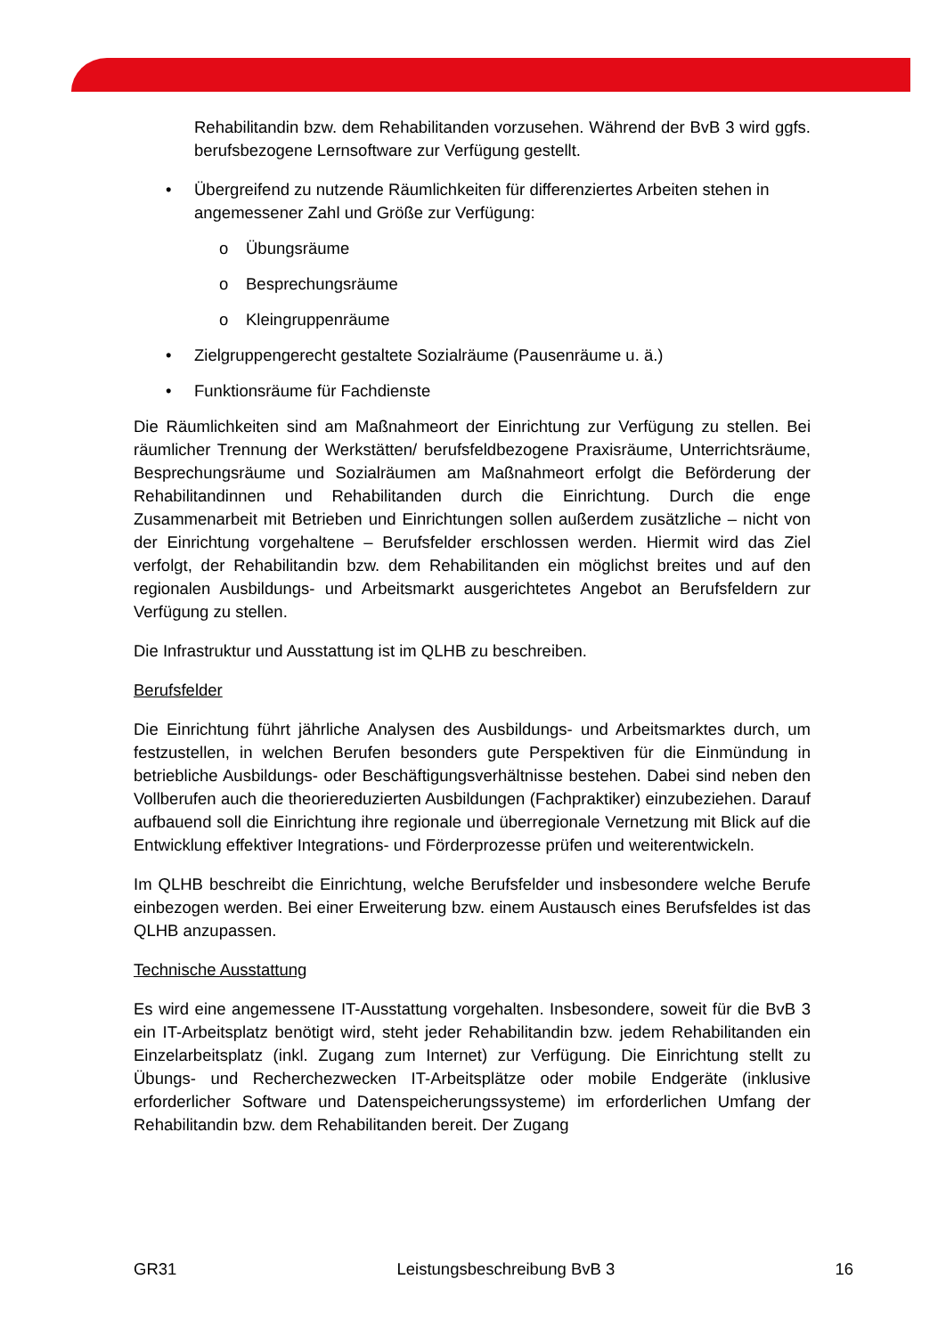Rehabilitandin bzw. dem Rehabilitanden vorzusehen. Während der BvB 3 wird ggfs. berufsbezogene Lernsoftware zur Verfügung gestellt.
• Übergreifend zu nutzende Räumlichkeiten für differenziertes Arbeiten stehen in angemessener Zahl und Größe zur Verfügung:
o Übungsräume
o Besprechungsräume
o Kleingruppenräume
• Zielgruppengerecht gestaltete Sozialräume (Pausenräume u. ä.)
• Funktionsräume für Fachdienste
Die Räumlichkeiten sind am Maßnahmeort der Einrichtung zur Verfügung zu stellen. Bei räumlicher Trennung der Werkstätten/ berufsfeldbezogene Praxisräume, Unterrichtsräume, Besprechungsräume und Sozialräumen am Maßnahmeort erfolgt die Beförderung der Rehabilitandinnen und Rehabilitanden durch die Einrichtung. Durch die enge Zusammenarbeit mit Betrieben und Einrichtungen sollen außerdem zusätzliche – nicht von der Einrichtung vorgehaltene – Berufsfelder erschlossen werden. Hiermit wird das Ziel verfolgt, der Rehabilitandin bzw. dem Rehabilitanden ein möglichst breites und auf den regionalen Ausbildungs- und Arbeitsmarkt ausgerichtetes Angebot an Berufsfeldern zur Verfügung zu stellen.
Die Infrastruktur und Ausstattung ist im QLHB zu beschreiben.
Berufsfelder
Die Einrichtung führt jährliche Analysen des Ausbildungs- und Arbeitsmarktes durch, um festzustellen, in welchen Berufen besonders gute Perspektiven für die Einmündung in betriebliche Ausbildungs- oder Beschäftigungsverhältnisse bestehen. Dabei sind neben den Vollberufen auch die theoriereduzierten Ausbildungen (Fachpraktiker) einzubeziehen. Darauf aufbauend soll die Einrichtung ihre regionale und überregionale Vernetzung mit Blick auf die Entwicklung effektiver Integrations- und Förderprozesse prüfen und weiterentwickeln.
Im QLHB beschreibt die Einrichtung, welche Berufsfelder und insbesondere welche Berufe einbezogen werden. Bei einer Erweiterung bzw. einem Austausch eines Berufsfeldes ist das QLHB anzupassen.
Technische Ausstattung
Es wird eine angemessene IT-Ausstattung vorgehalten. Insbesondere, soweit für die BvB 3 ein IT-Arbeitsplatz benötigt wird, steht jeder Rehabilitandin bzw. jedem Rehabilitanden ein Einzelarbeitsplatz (inkl. Zugang zum Internet) zur Verfügung. Die Einrichtung stellt zu Übungs- und Recherchezwecken IT-Arbeitsplätze oder mobile Endgeräte (inklusive erforderlicher Software und Datenspeicherungssysteme) im erforderlichen Umfang der Rehabilitandin bzw. dem Rehabilitanden bereit. Der Zugang
GR31 Leistungsbeschreibung BvB 3 16